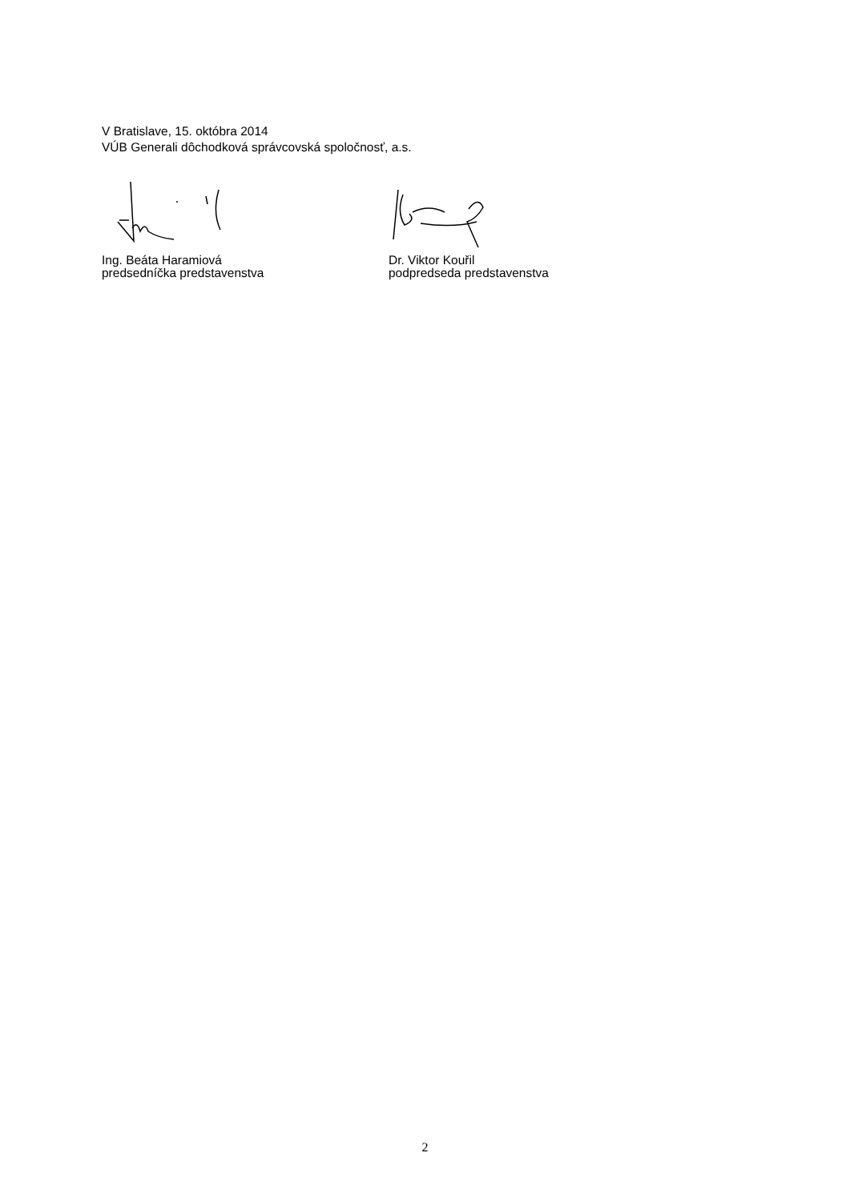V Bratislave, 15. októbra 2014
VÚB Generali dôchodková správcovská spoločnosť, a.s.
Ing. Beáta Haramiová
predsedníčka predstavenstva
Dr. Viktor Kouřil
podpredseda predstavenstva
2